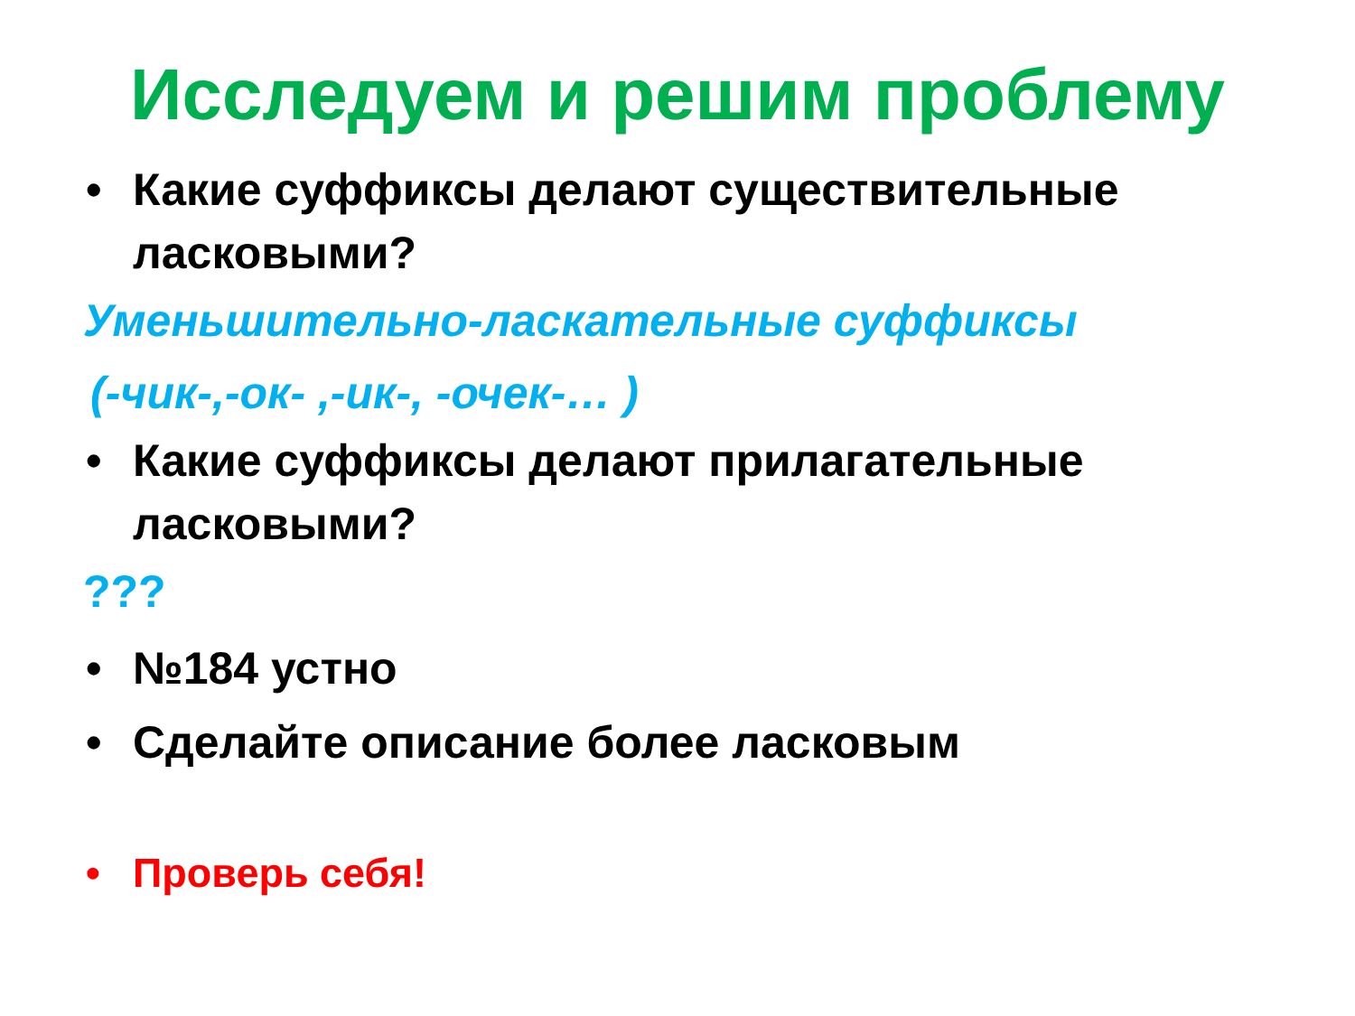Исследуем и решим проблему
• Какие суффиксы делают существительные ласковыми?
Уменьшительно-ласкательные суффиксы
(-чик-,-ок- ,-ик-, -очек-… )
• Какие суффиксы делают прилагательные ласковыми?
???
• №184 устно
• Сделайте описание более ласковым
• Проверь себя!